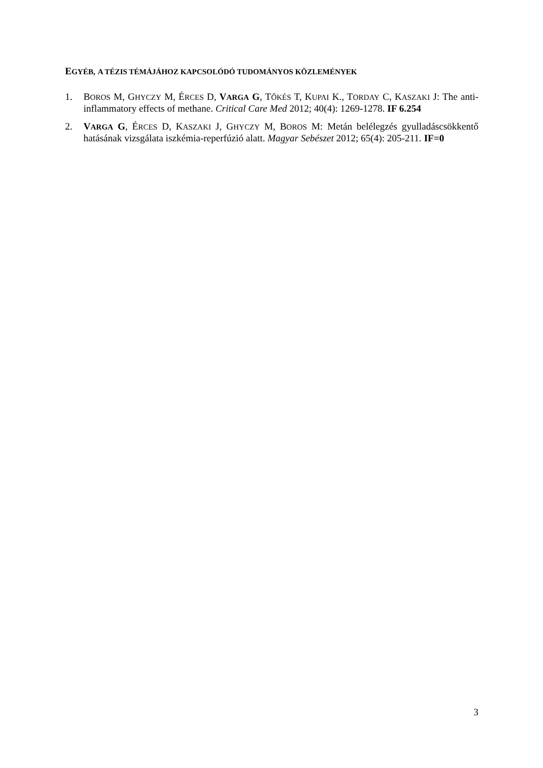EGYÉB, A TÉZIS TÉMÁJÁHOZ KAPCSOLÓDÓ TUDOMÁNYOS KÖZLEMÉNYEK
1. BOROS M, GHYCZY M, ÉRCES D, VARGA G, TŐKÉS T, KUPAI K., TORDAY C, KASZAKI J: The anti-inflammatory effects of methane. Critical Care Med 2012; 40(4): 1269-1278. IF 6.254
2. VARGA G, ÉRCES D, KASZAKI J, GHYCZY M, BOROS M: Metán belélegzés gyulladáscsökkentő hatásának vizsgálata iszkémia-reperfúzió alatt. Magyar Sebészet 2012; 65(4): 205-211. IF=0
3